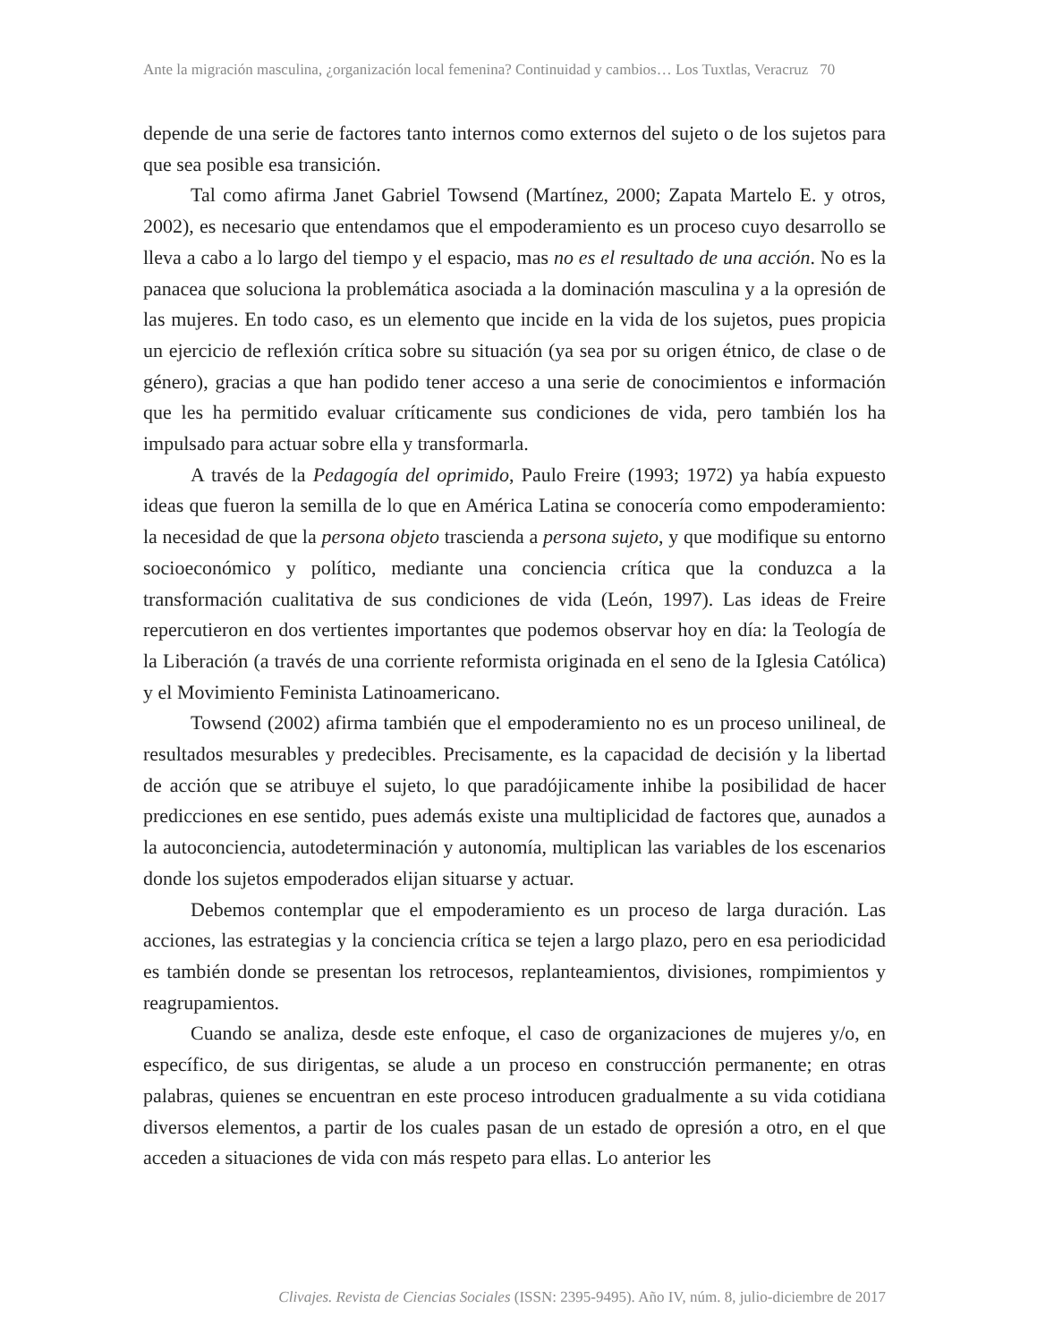Ante la migración masculina, ¿organización local femenina? Continuidad y cambios… Los Tuxtlas, Veracruz 70
depende de una serie de factores tanto internos como externos del sujeto o de los sujetos para que sea posible esa transición.
Tal como afirma Janet Gabriel Towsend (Martínez, 2000; Zapata Martelo E. y otros, 2002), es necesario que entendamos que el empoderamiento es un proceso cuyo desarrollo se lleva a cabo a lo largo del tiempo y el espacio, mas no es el resultado de una acción. No es la panacea que soluciona la problemática asociada a la dominación masculina y a la opresión de las mujeres. En todo caso, es un elemento que incide en la vida de los sujetos, pues propicia un ejercicio de reflexión crítica sobre su situación (ya sea por su origen étnico, de clase o de género), gracias a que han podido tener acceso a una serie de conocimientos e información que les ha permitido evaluar críticamente sus condiciones de vida, pero también los ha impulsado para actuar sobre ella y transformarla.
A través de la Pedagogía del oprimido, Paulo Freire (1993; 1972) ya había expuesto ideas que fueron la semilla de lo que en América Latina se conocería como empoderamiento: la necesidad de que la persona objeto trascienda a persona sujeto, y que modifique su entorno socioeconómico y político, mediante una conciencia crítica que la conduzca a la transformación cualitativa de sus condiciones de vida (León, 1997). Las ideas de Freire repercutieron en dos vertientes importantes que podemos observar hoy en día: la Teología de la Liberación (a través de una corriente reformista originada en el seno de la Iglesia Católica) y el Movimiento Feminista Latinoamericano.
Towsend (2002) afirma también que el empoderamiento no es un proceso unilineal, de resultados mesurables y predecibles. Precisamente, es la capacidad de decisión y la libertad de acción que se atribuye el sujeto, lo que paradójicamente inhibe la posibilidad de hacer predicciones en ese sentido, pues además existe una multiplicidad de factores que, aunados a la autoconciencia, autodeterminación y autonomía, multiplican las variables de los escenarios donde los sujetos empoderados elijan situarse y actuar.
Debemos contemplar que el empoderamiento es un proceso de larga duración. Las acciones, las estrategias y la conciencia crítica se tejen a largo plazo, pero en esa periodicidad es también donde se presentan los retrocesos, replanteamientos, divisiones, rompimientos y reagrupamientos.
Cuando se analiza, desde este enfoque, el caso de organizaciones de mujeres y/o, en específico, de sus dirigentas, se alude a un proceso en construcción permanente; en otras palabras, quienes se encuentran en este proceso introducen gradualmente a su vida cotidiana diversos elementos, a partir de los cuales pasan de un estado de opresión a otro, en el que acceden a situaciones de vida con más respeto para ellas. Lo anterior les
Clivajes. Revista de Ciencias Sociales (ISSN: 2395-9495). Año IV, núm. 8, julio-diciembre de 2017